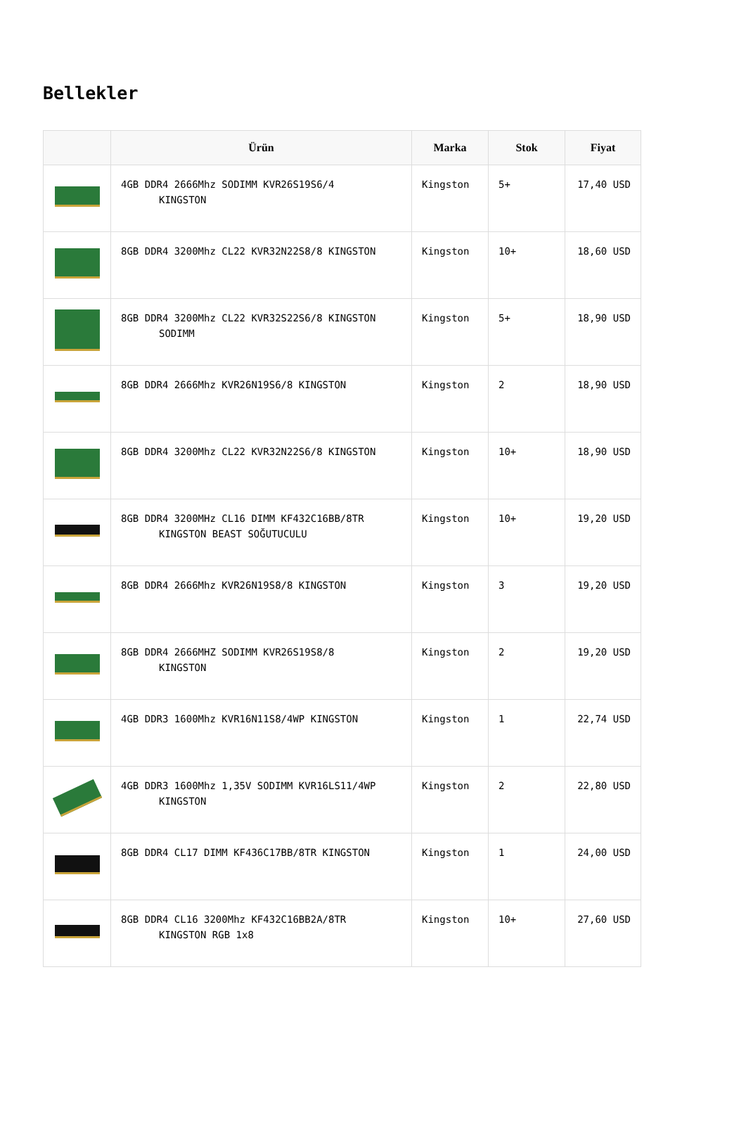Bellekler
| | Ürün | Marka | Stok | Fiyat |
| --- | --- | --- | --- | --- |
| | 4GB DDR4 2666Mhz SODIMM KVR26S19S6/4 KINGSTON | Kingston | 5+ | 17,40 USD |
| | 8GB DDR4 3200Mhz CL22 KVR32N22S8/8 KINGSTON | Kingston | 10+ | 18,60 USD |
| | 8GB DDR4 3200Mhz CL22 KVR32S22S6/8 KINGSTON SODIMM | Kingston | 5+ | 18,90 USD |
| | 8GB DDR4 2666Mhz KVR26N19S6/8 KINGSTON | Kingston | 2 | 18,90 USD |
| | 8GB DDR4 3200Mhz CL22 KVR32N22S6/8 KINGSTON | Kingston | 10+ | 18,90 USD |
| | 8GB DDR4 3200MHz CL16 DIMM KF432C16BB/8TR KINGSTON BEAST SOĞUTUCULU | Kingston | 10+ | 19,20 USD |
| | 8GB DDR4 2666Mhz KVR26N19S8/8 KINGSTON | Kingston | 3 | 19,20 USD |
| | 8GB DDR4 2666MHZ SODIMM KVR26S19S8/8 KINGSTON | Kingston | 2 | 19,20 USD |
| | 4GB DDR3 1600Mhz KVR16N11S8/4WP KINGSTON | Kingston | 1 | 22,74 USD |
| | 4GB DDR3 1600Mhz 1,35V SODIMM KVR16LS11/4WP KINGSTON | Kingston | 2 | 22,80 USD |
| | 8GB DDR4 CL17 DIMM KF436C17BB/8TR KINGSTON | Kingston | 1 | 24,00 USD |
| | 8GB DDR4 CL16 3200Mhz KF432C16BB2A/8TR KINGSTON RGB 1x8 | Kingston | 10+ | 27,60 USD |